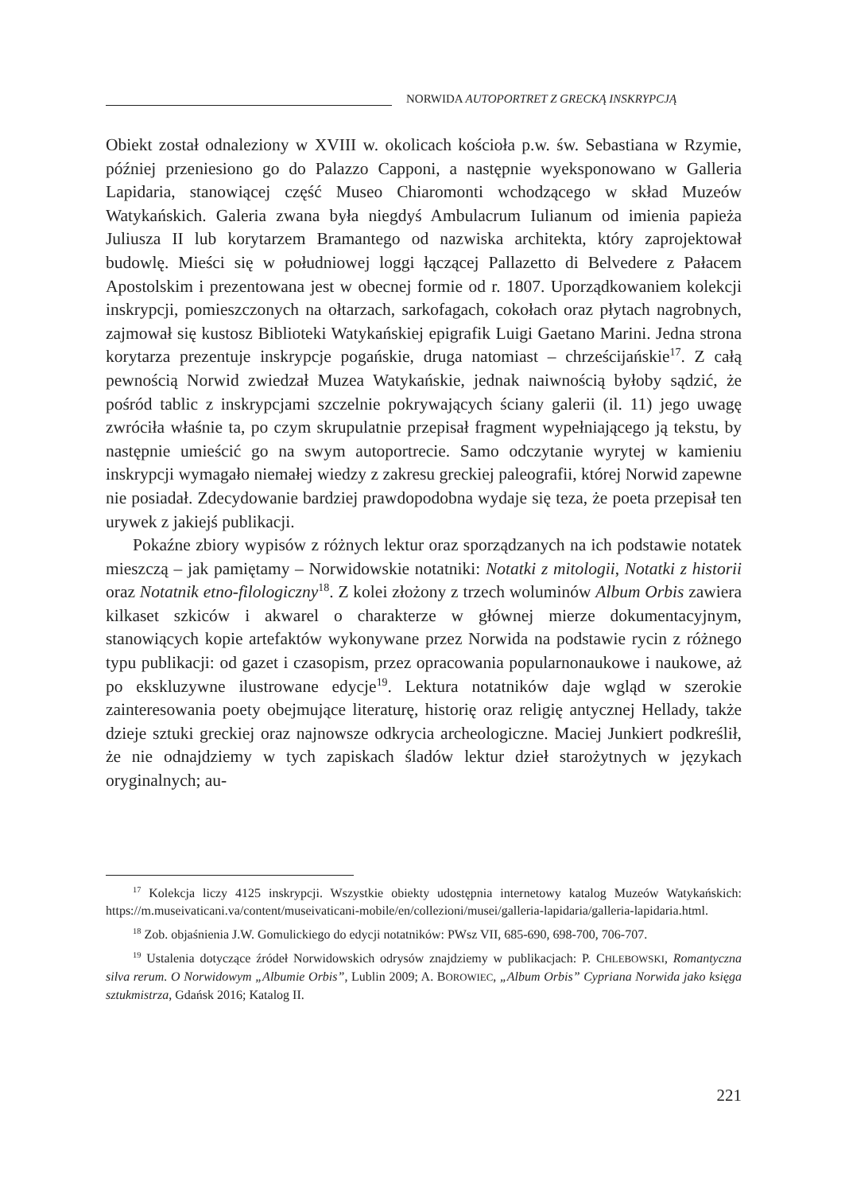NORWIDA AUTOPORTRET Z GRECKĄ INSKRYPCJĄ
Obiekt został odnaleziony w XVIII w. okolicach kościoła p.w. św. Sebastiana w Rzymie, później przeniesiono go do Palazzo Capponi, a następnie wyeksponowano w Galleria Lapidaria, stanowiącej część Museo Chiaromonti wchodzącego w skład Muzeów Watykańskich. Galeria zwana była niegdyś Ambulacrum Iulianum od imienia papieża Juliusza II lub korytarzem Bramantego od nazwiska architekta, który zaprojektował budowlę. Mieści się w południowej loggi łączącej Pallazetto di Belvedere z Pałacem Apostolskim i prezentowana jest w obecnej formie od r. 1807. Uporządkowaniem kolekcji inskrypcji, pomieszczonych na ołtarzach, sarkofagach, cokołach oraz płytach nagrobnych, zajmował się kustosz Biblioteki Watykańskiej epigrafik Luigi Gaetano Marini. Jedna strona korytarza prezentuje inskrypcje pogańskie, druga natomiast – chrześcijańskie<sup>17</sup>. Z całą pewnością Norwid zwiedzał Muzea Watykańskie, jednak naiwnością byłoby sądzić, że pośród tablic z inskrypcjami szczelnie pokrywających ściany galerii (il. 11) jego uwagę zwróciła właśnie ta, po czym skrupulatnie przepisał fragment wypełniającego ją tekstu, by następnie umieścić go na swym autoportrecie. Samo odczytanie wyrytej w kamieniu inskrypcji wymagało niemałej wiedzy z zakresu greckiej paleografii, której Norwid zapewne nie posiadał. Zdecydowanie bardziej prawdopodobna wydaje się teza, że poeta przepisał ten urywek z jakiejś publikacji.
Pokaźne zbiory wypisów z różnych lektur oraz sporządzanych na ich podstawie notatek mieszczą – jak pamiętamy – Norwidowskie notatniki: Notatki z mitologii, Notatki z historii oraz Notatnik etno-filologiczny<sup>18</sup>. Z kolei złożony z trzech woluminów Album Orbis zawiera kilkaset szkiców i akwarel o charakterze w głównej mierze dokumentacyjnym, stanowiących kopie artefaktów wykonywane przez Norwida na podstawie rycin z różnego typu publikacji: od gazet i czasopism, przez opracowania popularnonaukowe i naukowe, aż po ekskluzywne ilustrowane edycje<sup>19</sup>. Lektura notatników daje wgląd w szerokie zainteresowania poety obejmujące literaturę, historię oraz religię antycznej Hellady, także dzieje sztuki greckiej oraz najnowsze odkrycia archeologiczne. Maciej Junkiert podkreślił, że nie odnajdziemy w tych zapiskach śladów lektur dzieł starożytnych w językach oryginalnych; au-
<sup>17</sup> Kolekcja liczy 4125 inskrypcji. Wszystkie obiekty udostępnia internetowy katalog Muzeów Watykańskich: https://m.museivaticani.va/content/museivaticani-mobile/en/collezioni/musei/galleria-lapidaria/galleria-lapidaria.html.
<sup>18</sup> Zob. objaśnienia J.W. Gomulickiego do edycji notatników: PWsz VII, 685-690, 698-700, 706-707.
<sup>19</sup> Ustalenia dotyczące źródeł Norwidowskich odrysów znajdziemy w publikacjach: P. CHLEBOWSKI, Romantyczna silva rerum. O Norwidowym „Albumie Orbis”, Lublin 2009; A. BOROWIEC, „Album Orbis” Cypriana Norwida jako księga sztukmistrza, Gdańsk 2016; Katalog II.
221